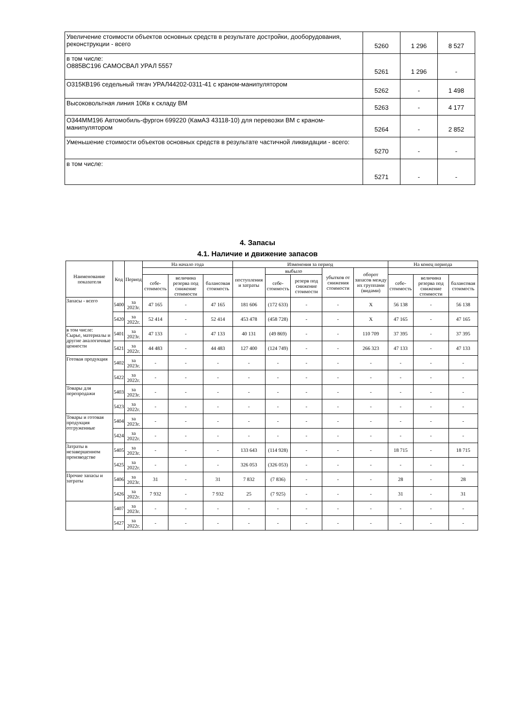| Увеличение стоимости объектов основных средств в результате достройки, дооборудования, реконструкции - всего | 5260 | 1 296 | 8 527 |
| в том числе: О885ВС196 САМОСВАЛ УРАЛ 5557 | 5261 | 1 296 | - |
| О315КВ196 седельный тягач УРАЛ44202-0311-41 с краном-манипулятором | 5262 | - | 1 498 |
| Высоковольтная линия 10Кв к складу ВМ | 5263 | - | 4 177 |
| О344ММ196 Автомобиль-фургон 699220 (КамАЗ 43118-10) для перевозки ВМ с краном-манипулятором | 5264 | - | 2 852 |
| Уменьшение стоимости объектов основных средств в результате частичной ликвидации - всего: | 5270 | - | - |
| в том числе: | 5271 | - | - |
4. Запасы
4.1. Наличие и движение запасов
| Наименование показателя | Код | Период | На начало года | | | Изменения за период | | | | | На конец периода | | |
| --- | --- | --- | --- | --- | --- | --- | --- | --- | --- | --- | --- | --- | --- |
| | | | | | | поступления и затраты | выбыло | | убытков от снижения стоимости | оборот запасов между их группами (видами) | | | |
| | | | себе-стоимость | величина резерва под снижение стоимости | балансовая стоимость | | себе-стоимость | резерв под снижение стоимости | | | себе-стоимость | величина резерва под снижение стоимости | балансовая стоимость |
| Запасы - всего | 5400 | за 2023г. | 47 165 | - | 47 165 | 181 606 | (172 633) | - | - | X | 56 138 | - | 56 138 |
| | 5420 | за 2022г. | 52 414 | - | 52 414 | 453 478 | (458 728) | - | - | X | 47 165 | - | 47 165 |
| в том числе: Сырье, материалы и другие аналогичные ценности | 5401 | за 2023г. | 47 133 | - | 47 133 | 40 131 | (49 869) | - | - | 110 709 | 37 395 | - | 37 395 |
| | 5421 | за 2022г. | 44 483 | - | 44 483 | 127 400 | (124 749) | - | - | 266 323 | 47 133 | - | 47 133 |
| Готовая продукция | 5402 | за 2023г. | - | - | - | - | - | - | - | - | - | - | - |
| | 5422 | за 2022г. | - | - | - | - | - | - | - | - | - | - | - |
| Товары для перепродажи | 5403 | за 2023г. | - | - | - | - | - | - | - | - | - | - | - |
| | 5423 | за 2022г. | - | - | - | - | - | - | - | - | - | - | - |
| Товары и готовая продукция отгруженные | 5404 | за 2023г. | - | - | - | - | - | - | - | - | - | - | - |
| | 5424 | за 2022г. | - | - | - | - | - | - | - | - | - | - | - |
| Затраты в незавершенном производстве | 5405 | за 2023г. | - | - | - | 133 643 | (114 928) | - | - | - | 18 715 | - | 18 715 |
| | 5425 | за 2022г. | - | - | - | 326 053 | (326 053) | - | - | - | - | - | - |
| Прочие запасы и затраты | 5406 | за 2023г. | 31 | - | 31 | 7 832 | (7 836) | - | - | - | 28 | - | 28 |
| | 5426 | за 2022г. | 7 932 | - | 7 932 | 25 | (7 925) | - | - | - | 31 | - | 31 |
| | 5407 | за 2023г. | - | - | - | - | - | - | - | - | - | - | - |
| | 5427 | за 2022г. | - | - | - | - | - | - | - | - | - | - | - |